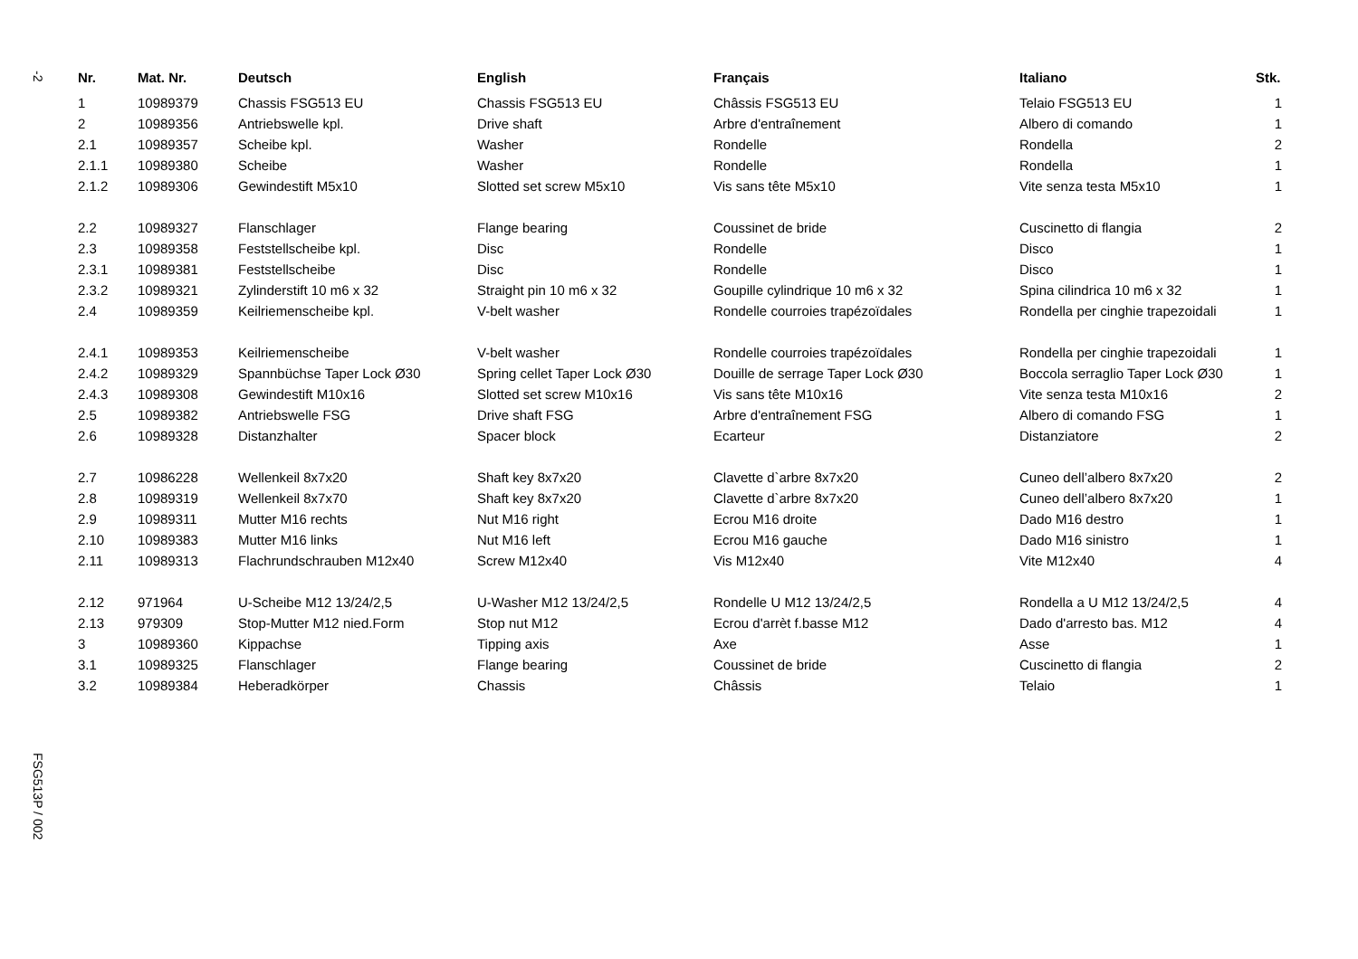-2
| Nr. | Mat. Nr. | Deutsch | English | Français | Italiano | Stk. |
| --- | --- | --- | --- | --- | --- | --- |
| 1 | 10989379 | Chassis FSG513 EU | Chassis FSG513 EU | Châssis FSG513 EU | Telaio FSG513 EU | 1 |
| 2 | 10989356 | Antriebswelle kpl. | Drive shaft | Arbre d'entraînement | Albero di comando | 1 |
| 2.1 | 10989357 | Scheibe kpl. | Washer | Rondelle | Rondella | 2 |
| 2.1.1 | 10989380 | Scheibe | Washer | Rondelle | Rondella | 1 |
| 2.1.2 | 10989306 | Gewindestift M5x10 | Slotted set screw M5x10 | Vis sans tête M5x10 | Vite senza testa M5x10 | 1 |
| 2.2 | 10989327 | Flanschlager | Flange bearing | Coussinet de bride | Cuscinetto di flangia | 2 |
| 2.3 | 10989358 | Feststellscheibe kpl. | Disc | Rondelle | Disco | 1 |
| 2.3.1 | 10989381 | Feststellscheibe | Disc | Rondelle | Disco | 1 |
| 2.3.2 | 10989321 | Zylinderstift 10 m6 x 32 | Straight pin 10 m6 x 32 | Goupille cylindrique 10 m6 x 32 | Spina cilindrica 10 m6 x 32 | 1 |
| 2.4 | 10989359 | Keilriemenscheibe kpl. | V-belt washer | Rondelle courroies trapézoïdales | Rondella per cinghie trapezoidali | 1 |
| 2.4.1 | 10989353 | Keilriemenscheibe | V-belt washer | Rondelle courroies trapézoïdales | Rondella per cinghie trapezoidali | 1 |
| 2.4.2 | 10989329 | Spannbüchse Taper Lock Ø30 | Spring cellet Taper Lock Ø30 | Douille de serrage Taper Lock Ø30 | Boccola serraglio Taper Lock Ø30 | 1 |
| 2.4.3 | 10989308 | Gewindestift M10x16 | Slotted set screw M10x16 | Vis sans tête M10x16 | Vite senza testa M10x16 | 2 |
| 2.5 | 10989382 | Antriebswelle FSG | Drive shaft FSG | Arbre d'entraînement FSG | Albero di comando FSG | 1 |
| 2.6 | 10989328 | Distanzhalter | Spacer block | Ecarteur | Distanziatore | 2 |
| 2.7 | 10986228 | Wellenkeil 8x7x20 | Shaft key 8x7x20 | Clavette d`arbre 8x7x20 | Cuneo dell’albero 8x7x20 | 2 |
| 2.8 | 10989319 | Wellenkeil 8x7x70 | Shaft key 8x7x20 | Clavette d`arbre 8x7x20 | Cuneo dell’albero 8x7x20 | 1 |
| 2.9 | 10989311 | Mutter M16 rechts | Nut M16 right | Ecrou M16 droite | Dado M16 destro | 1 |
| 2.10 | 10989383 | Mutter M16 links | Nut M16 left | Ecrou M16 gauche | Dado M16 sinistro | 1 |
| 2.11 | 10989313 | Flachrundschrauben M12x40 | Screw M12x40 | Vis M12x40 | Vite M12x40 | 4 |
| 2.12 | 971964 | U-Scheibe M12 13/24/2,5 | U-Washer M12 13/24/2,5 | Rondelle U M12 13/24/2,5 | Rondella a U M12 13/24/2,5 | 4 |
| 2.13 | 979309 | Stop-Mutter M12 nied.Form | Stop nut M12 | Ecrou d'arrèt f.basse M12 | Dado d'arresto bas. M12 | 4 |
| 3 | 10989360 | Kippachse | Tipping axis | Axe | Asse | 1 |
| 3.1 | 10989325 | Flanschlager | Flange bearing | Coussinet de bride | Cuscinetto di flangia | 2 |
| 3.2 | 10989384 | Heberadkörper | Chassis | Châssis | Telaio | 1 |
FSG513P / 002